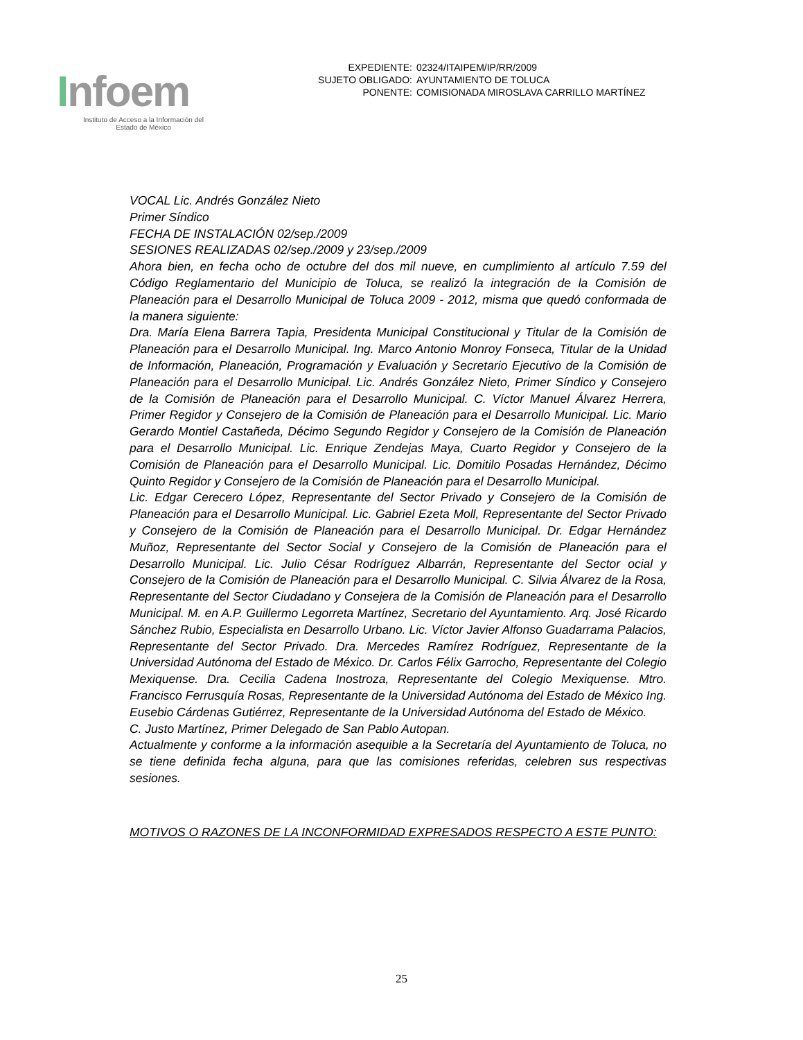Infoem
Instituto de Acceso a la Información del
Estado de México
EXPEDIENTE: 02324/ITAIPEM/IP/RR/2009
SUJETO OBLIGADO: AYUNTAMIENTO DE TOLUCA
PONENTE: COMISIONADA MIROSLAVA CARRILLO MARTÍNEZ
VOCAL Lic. Andrés González Nieto
Primer Síndico
FECHA DE INSTALACIÓN 02/sep./2009
SESIONES REALIZADAS 02/sep./2009 y 23/sep./2009
Ahora bien, en fecha ocho de octubre del dos mil nueve, en cumplimiento al artículo 7.59 del Código Reglamentario del Municipio de Toluca, se realizó la integración de la Comisión de Planeación para el Desarrollo Municipal de Toluca 2009 - 2012, misma que quedó conformada de la manera siguiente:
Dra. María Elena Barrera Tapia, Presidenta Municipal Constitucional y Titular de la Comisión de Planeación para el Desarrollo Municipal. Ing. Marco Antonio Monroy Fonseca, Titular de la Unidad de Información, Planeación, Programación y Evaluación y Secretario Ejecutivo de la Comisión de Planeación para el Desarrollo Municipal. Lic. Andrés González Nieto, Primer Síndico y Consejero de la Comisión de Planeación para el Desarrollo Municipal. C. Víctor Manuel Álvarez Herrera, Primer Regidor y Consejero de la Comisión de Planeación para el Desarrollo Municipal. Lic. Mario Gerardo Montiel Castañeda, Décimo Segundo Regidor y Consejero de la Comisión de Planeación para el Desarrollo Municipal. Lic. Enrique Zendejas Maya, Cuarto Regidor y Consejero de la Comisión de Planeación para el Desarrollo Municipal. Lic. Domitilo Posadas Hernández, Décimo Quinto Regidor y Consejero de la Comisión de Planeación para el Desarrollo Municipal.
Lic. Edgar Cerecero López, Representante del Sector Privado y Consejero de la Comisión de Planeación para el Desarrollo Municipal. Lic. Gabriel Ezeta Moll, Representante del Sector Privado y Consejero de la Comisión de Planeación para el Desarrollo Municipal. Dr. Edgar Hernández Muñoz, Representante del Sector Social y Consejero de la Comisión de Planeación para el Desarrollo Municipal. Lic. Julio César Rodríguez Albarrán, Representante del Sector ocial y Consejero de la Comisión de Planeación para el Desarrollo Municipal. C. Silvia Álvarez de la Rosa, Representante del Sector Ciudadano y Consejera de la Comisión de Planeación para el Desarrollo Municipal. M. en A.P. Guillermo Legorreta Martínez, Secretario del Ayuntamiento. Arq. José Ricardo Sánchez Rubio, Especialista en Desarrollo Urbano. Lic. Víctor Javier Alfonso Guadarrama Palacios, Representante del Sector Privado. Dra. Mercedes Ramírez Rodríguez, Representante de la Universidad Autónoma del Estado de México. Dr. Carlos Félix Garrocho, Representante del Colegio Mexiquense. Dra. Cecilia Cadena Inostroza, Representante del Colegio Mexiquense. Mtro. Francisco Ferrusquía Rosas, Representante de la Universidad Autónoma del Estado de México Ing. Eusebio Cárdenas Gutiérrez, Representante de la Universidad Autónoma del Estado de México.
C. Justo Martínez, Primer Delegado de San Pablo Autopan.
Actualmente y conforme a la información asequible a la Secretaría del Ayuntamiento de Toluca, no se tiene definida fecha alguna, para que las comisiones referidas, celebren sus respectivas sesiones.
MOTIVOS O RAZONES DE LA INCONFORMIDAD EXPRESADOS RESPECTO A ESTE PUNTO:
25